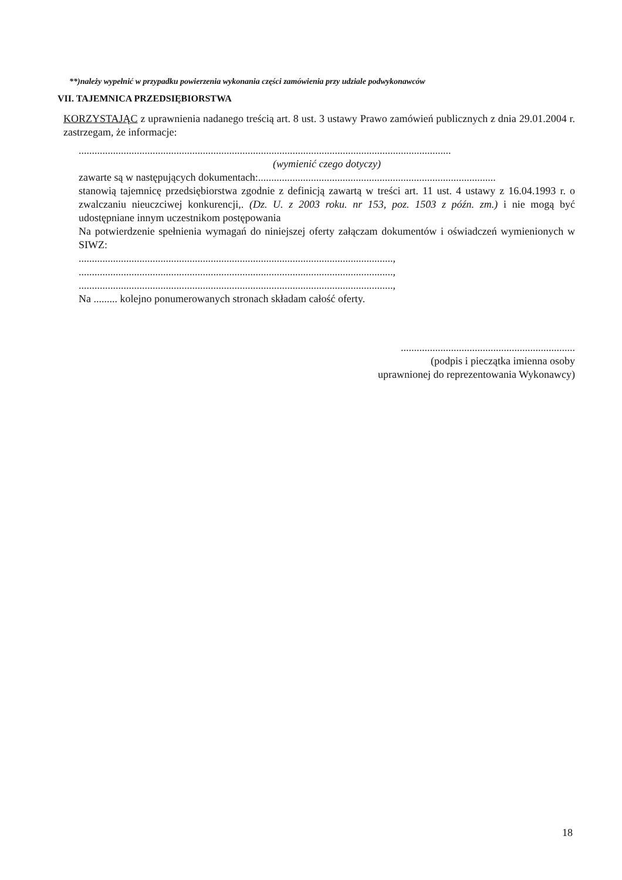**)należy wypełnić w przypadku powierzenia wykonania części zamówienia przy udziale podwykonawców
VII. TAJEMNICA PRZEDSIĘBIORSTWA
KORZYSTAJĄC z uprawnienia nadanego treścią art. 8 ust. 3 ustawy Prawo zamówień publicznych z dnia 29.01.2004 r. zastrzegam, że informacje:
.............................................................................................................................................
(wymienić czego dotyczy)
zawarte są w następujących dokumentach:..........................................................................................
stanowią tajemnicę przedsiębiorstwa zgodnie z definicją zawartą w treści art. 11 ust. 4 ustawy z 16.04.1993 r. o zwalczaniu nieuczciwej konkurencji,. (Dz. U. z 2003 roku. nr 153, poz. 1503 z późn. zm.) i nie mogą być udostępniane innym uczestnikom postępowania
Na potwierdzenie spełnienia wymagań do niniejszej oferty załączam dokumentów i oświadczeń wymienionych w SIWZ:
.......................................................................................................................,
.......................................................................................................................,
.......................................................................................................................,
Na ......... kolejno ponumerowanych stronach składam całość oferty.
..................................................................
(podpis i pieczątka imienna osoby
uprawnionej do reprezentowania Wykonawcy)
18